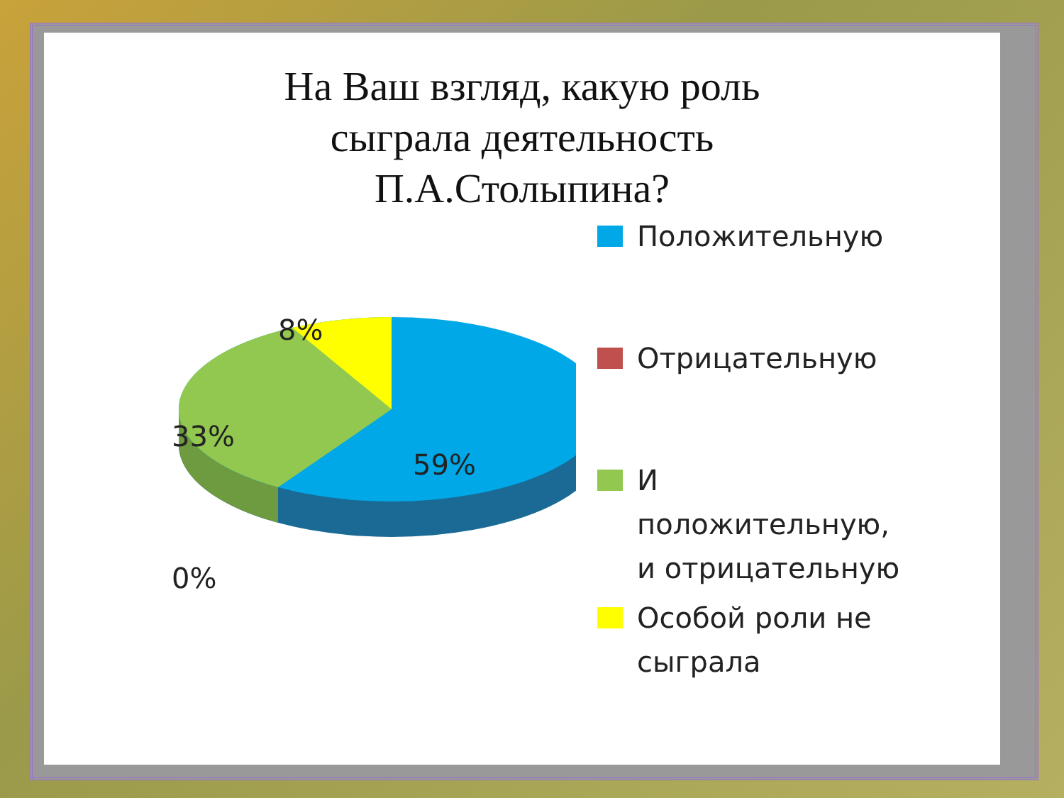На Ваш взгляд, какую роль
сыграла деятельность
П.А.Столыпина?
8%
33%
59%
0%
Положительную
Отрицательную
И
положительную,
и отрицательную
Особой роли не
сыграла